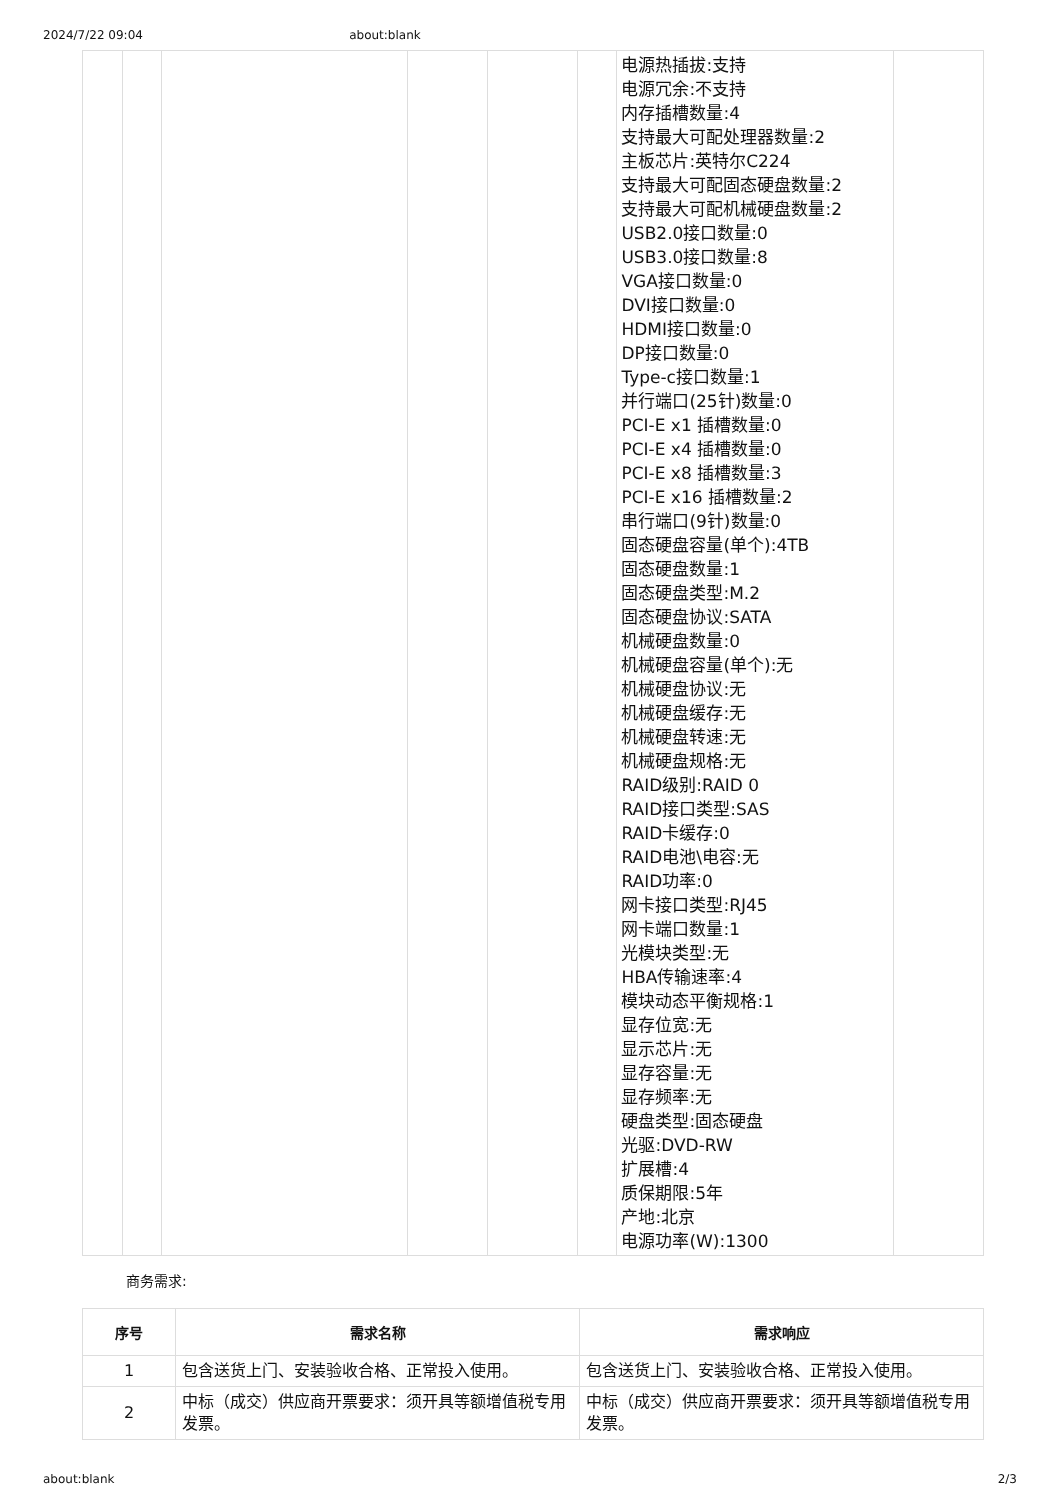2024/7/22 09:04 about:blank
| | | | | | | 电源热插拔:支持 电源冗余:不支持 内存插槽数量:4 支持最大可配处理器数量:2 主板芯片:英特尔C224 支持最大可配固态硬盘数量:2 支持最大可配机械硬盘数量:2 USB2.0接口数量:0 USB3.0接口数量:8 VGA接口数量:0 DVI接口数量:0 HDMI接口数量:0 DP接口数量:0 Type-c接口数量:1 并行端口(25针)数量:0 PCI-E x1 插槽数量:0 PCI-E x4 插槽数量:0 PCI-E x8 插槽数量:3 PCI-E x16 插槽数量:2 串行端口(9针)数量:0 固态硬盘容量(单个):4TB 固态硬盘数量:1 固态硬盘类型:M.2 固态硬盘协议:SATA 机械硬盘数量:0 机械硬盘容量(单个):无 机械硬盘协议:无 机械硬盘缓存:无 机械硬盘转速:无 机械硬盘规格:无 RAID级别:RAID 0 RAID接口类型:SAS RAID卡缓存:0 RAID电池\电容:无 RAID功率:0 网卡接口类型:RJ45 网卡端口数量:1 光模块类型:无 HBA传输速率:4 模块动态平衡规格:1 显存位宽:无 显示芯片:无 显存容量:无 显存频率:无 硬盘类型:固态硬盘 光驱:DVD-RW 扩展槽:4 质保期限:5年 产地:北京 电源功率(W):1300 | |
商务需求:
| 序号 | 需求名称 | 需求响应 |
| --- | --- | --- |
| 1 | 包含送货上门、安装验收合格、正常投入使用。 | 包含送货上门、安装验收合格、正常投入使用。 |
| 2 | 中标（成交）供应商开票要求：须开具等额增值税专用发票。 | 中标（成交）供应商开票要求：须开具等额增值税专用发票。 |
about:blank 2/3